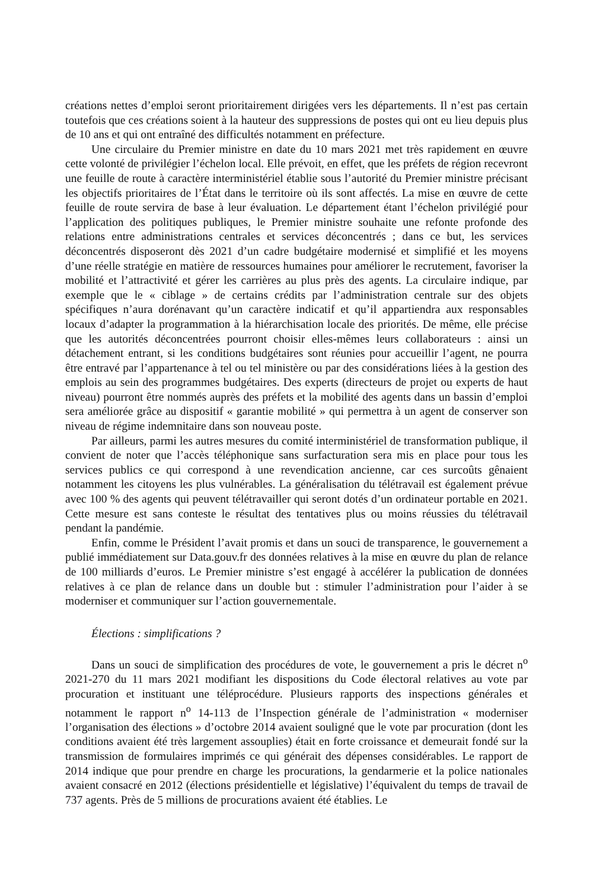créations nettes d’emploi seront prioritairement dirigées vers les départements. Il n’est pas certain toutefois que ces créations soient à la hauteur des suppressions de postes qui ont eu lieu depuis plus de 10 ans et qui ont entraîné des difficultés notamment en préfecture.
Une circulaire du Premier ministre en date du 10 mars 2021 met très rapidement en œuvre cette volonté de privilégier l’échelon local. Elle prévoit, en effet, que les préfets de région recevront une feuille de route à caractère interministériel établie sous l’autorité du Premier ministre précisant les objectifs prioritaires de l’État dans le territoire où ils sont affectés. La mise en œuvre de cette feuille de route servira de base à leur évaluation. Le département étant l’échelon privilégié pour l’application des politiques publiques, le Premier ministre souhaite une refonte profonde des relations entre administrations centrales et services déconcentrés ; dans ce but, les services déconcentrés disposeront dès 2021 d’un cadre budgétaire modernisé et simplifié et les moyens d’une réelle stratégie en matière de ressources humaines pour améliorer le recrutement, favoriser la mobilité et l’attractivité et gérer les carrières au plus près des agents. La circulaire indique, par exemple que le « ciblage » de certains crédits par l’administration centrale sur des objets spécifiques n’aura dorénavant qu’un caractère indicatif et qu’il appartiendra aux responsables locaux d’adapter la programmation à la hiérarchisation locale des priorités. De même, elle précise que les autorités déconcentrées pourront choisir elles-mêmes leurs collaborateurs : ainsi un détachement entrant, si les conditions budgétaires sont réunies pour accueillir l’agent, ne pourra être entravé par l’appartenance à tel ou tel ministère ou par des considérations liées à la gestion des emplois au sein des programmes budgétaires. Des experts (directeurs de projet ou experts de haut niveau) pourront être nommés auprès des préfets et la mobilité des agents dans un bassin d’emploi sera améliorée grâce au dispositif « garantie mobilité » qui permettra à un agent de conserver son niveau de régime indemnitaire dans son nouveau poste.
Par ailleurs, parmi les autres mesures du comité interministériel de transformation publique, il convient de noter que l’accès téléphonique sans surfacturation sera mis en place pour tous les services publics ce qui correspond à une revendication ancienne, car ces surcoûts gênaient notamment les citoyens les plus vulnérables. La généralisation du télétravail est également prévue avec 100 % des agents qui peuvent télétravailler qui seront dotés d’un ordinateur portable en 2021. Cette mesure est sans conteste le résultat des tentatives plus ou moins réussies du télétravail pendant la pandémie.
Enfin, comme le Président l’avait promis et dans un souci de transparence, le gouvernement a publié immédiatement sur Data.gouv.fr des données relatives à la mise en œuvre du plan de relance de 100 milliards d’euros. Le Premier ministre s’est engagé à accélérer la publication de données relatives à ce plan de relance dans un double but : stimuler l’administration pour l’aider à se moderniser et communiquer sur l’action gouvernementale.
Élections : simplifications ?
Dans un souci de simplification des procédures de vote, le gouvernement a pris le décret n<sup>o</sup> 2021-270 du 11 mars 2021 modifiant les dispositions du Code électoral relatives au vote par procuration et instituant une téléprocédure. Plusieurs rapports des inspections générales et notamment le rapport n<sup>o</sup> 14-113 de l’Inspection générale de l’administration « moderniser l’organisation des élections » d’octobre 2014 avaient souligné que le vote par procuration (dont les conditions avaient été très largement assouplies) était en forte croissance et demeurait fondé sur la transmission de formulaires imprimés ce qui générait des dépenses considérables. Le rapport de 2014 indique que pour prendre en charge les procurations, la gendarmerie et la police nationales avaient consacré en 2012 (élections présidentielle et législative) l’équivalent du temps de travail de 737 agents. Près de 5 millions de procurations avaient été établies. Le